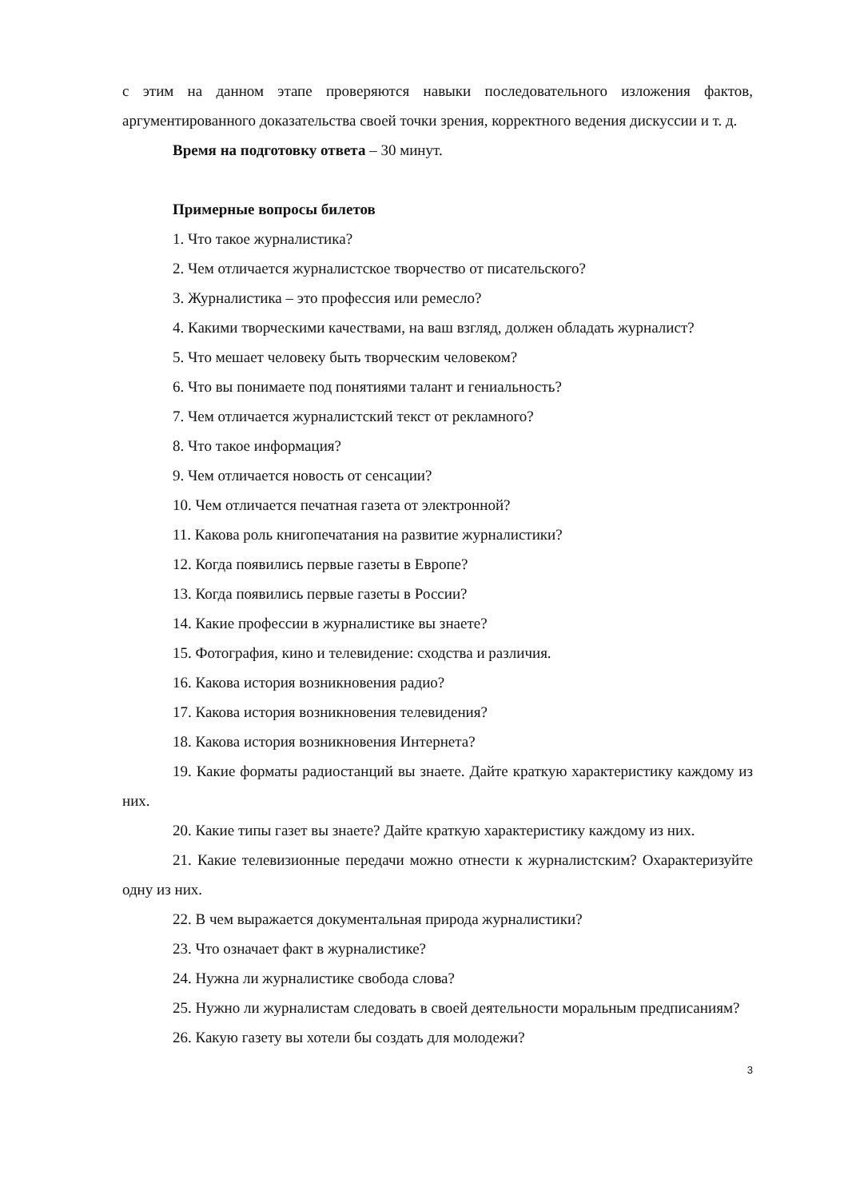с этим на данном этапе проверяются навыки последовательного изложения фактов, аргументированного доказательства своей точки зрения, корректного ведения дискуссии и т. д.
Время на подготовку ответа – 30 минут.
Примерные вопросы билетов
1. Что такое журналистика?
2. Чем отличается журналистское творчество от писательского?
3. Журналистика – это профессия или ремесло?
4. Какими творческими качествами, на ваш взгляд, должен обладать журналист?
5. Что мешает человеку быть творческим человеком?
6. Что вы понимаете под понятиями талант и гениальность?
7. Чем отличается журналистский текст от рекламного?
8. Что такое информация?
9. Чем отличается новость от сенсации?
10. Чем отличается печатная газета от электронной?
11. Какова роль книгопечатания на развитие журналистики?
12. Когда появились первые газеты в Европе?
13. Когда появились первые газеты в России?
14. Какие профессии в журналистике вы знаете?
15. Фотография, кино и телевидение: сходства и различия.
16. Какова история возникновения радио?
17. Какова история возникновения телевидения?
18. Какова история возникновения Интернета?
19. Какие форматы радиостанций вы знаете. Дайте краткую характеристику каждому из них.
20. Какие типы газет вы знаете? Дайте краткую характеристику каждому из них.
21. Какие телевизионные передачи можно отнести к журналистским? Охарактеризуйте одну из них.
22. В чем выражается документальная природа журналистики?
23. Что означает факт в журналистике?
24. Нужна ли журналистике свобода слова?
25. Нужно ли журналистам следовать в своей деятельности моральным предписаниям?
26. Какую газету вы хотели бы создать для молодежи?
3